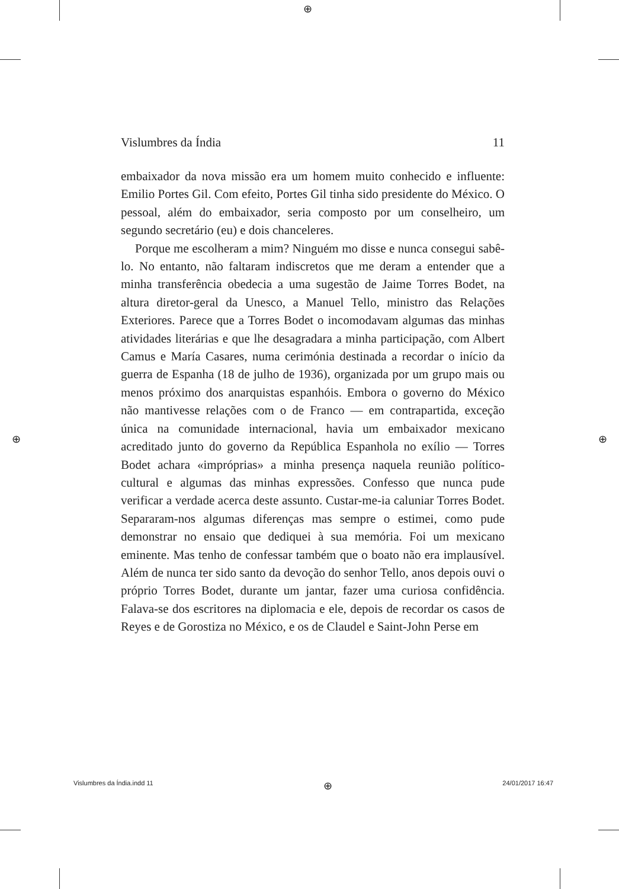⊕
⊕ ⊕
Vislumbres da Índia 11
embaixador da nova missão era um homem muito conhecido e influente: Emilio Portes Gil. Com efeito, Portes Gil tinha sido presidente do México. O pessoal, além do embaixador, seria composto por um conselheiro, um segundo secretário (eu) e dois chanceleres.
Porque me escolheram a mim? Ninguém mo disse e nunca consegui sabê-lo. No entanto, não faltaram indiscretos que me deram a entender que a minha transferência obedecia a uma sugestão de Jaime Torres Bodet, na altura diretor-geral da Unesco, a Manuel Tello, ministro das Relações Exteriores. Parece que a Torres Bodet o incomodavam algumas das minhas atividades literárias e que lhe desagradara a minha participação, com Albert Camus e María Casares, numa cerimónia destinada a recordar o início da guerra de Espanha (18 de julho de 1936), organizada por um grupo mais ou menos próximo dos anarquistas espanhóis. Embora o governo do México não mantivesse relações com o de Franco — em contrapartida, exceção única na comunidade internacional, havia um embaixador mexicano acreditado junto do governo da República Espanhola no exílio — Torres Bodet achara «impróprias» a minha presença naquela reunião político-cultural e algumas das minhas expressões. Confesso que nunca pude verificar a verdade acerca deste assunto. Custar-me-ia caluniar Torres Bodet. Separaram-nos algumas diferenças mas sempre o estimei, como pude demonstrar no ensaio que dediquei à sua memória. Foi um mexicano eminente. Mas tenho de confessar também que o boato não era implausível. Além de nunca ter sido santo da devoção do senhor Tello, anos depois ouvi o próprio Torres Bodet, durante um jantar, fazer uma curiosa confidência. Falava-se dos escritores na diplomacia e ele, depois de recordar os casos de Reyes e de Gorostiza no México, e os de Claudel e Saint-John Perse em
Vislumbres da Índia.indd 11 ⊕ 24/01/2017 16:47